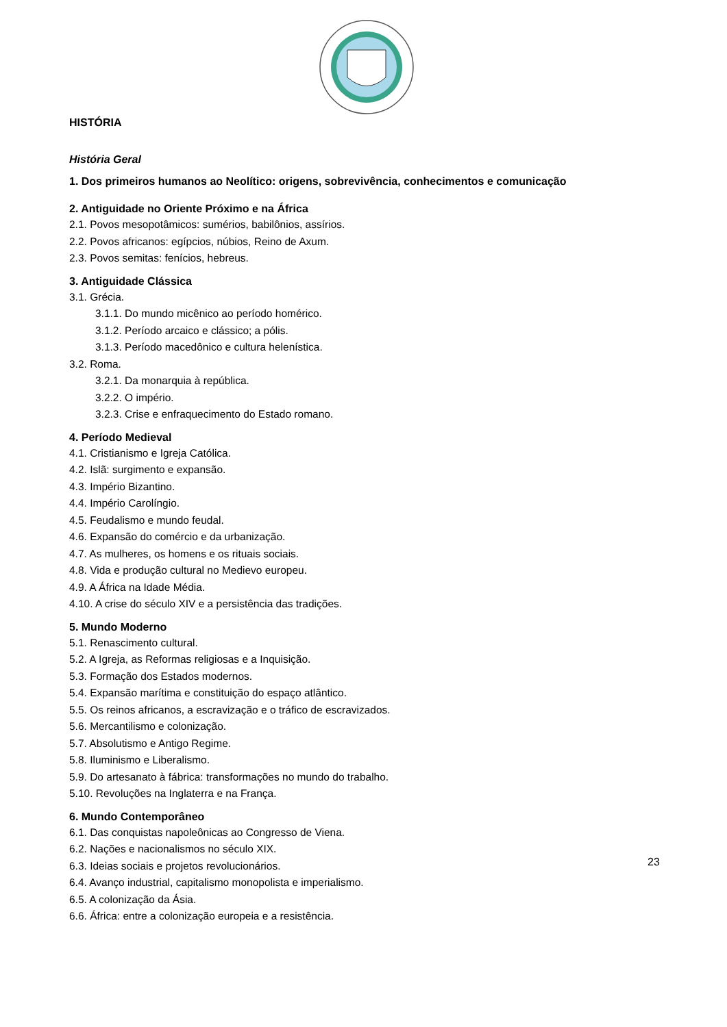HISTÓRIA
História Geral
1. Dos primeiros humanos ao Neolítico: origens, sobrevivência, conhecimentos e comunicação
2. Antiguidade no Oriente Próximo e na África
2.1. Povos mesopotâmicos: sumérios, babilônios, assírios.
2.2. Povos africanos: egípcios, núbios, Reino de Axum.
2.3. Povos semitas: fenícios, hebreus.
3. Antiguidade Clássica
3.1. Grécia.
3.1.1. Do mundo micênico ao período homérico.
3.1.2. Período arcaico e clássico; a pólis.
3.1.3. Período macedônico e cultura helenística.
3.2. Roma.
3.2.1. Da monarquia à república.
3.2.2. O império.
3.2.3. Crise e enfraquecimento do Estado romano.
4. Período Medieval
4.1. Cristianismo e Igreja Católica.
4.2. Islã: surgimento e expansão.
4.3. Império Bizantino.
4.4. Império Carolíngio.
4.5. Feudalismo e mundo feudal.
4.6. Expansão do comércio e da urbanização.
4.7. As mulheres, os homens e os rituais sociais.
4.8. Vida e produção cultural no Medievo europeu.
4.9. A África na Idade Média.
4.10. A crise do século XIV e a persistência das tradições.
5. Mundo Moderno
5.1. Renascimento cultural.
5.2. A Igreja, as Reformas religiosas e a Inquisição.
5.3. Formação dos Estados modernos.
5.4. Expansão marítima e constituição do espaço atlântico.
5.5. Os reinos africanos, a escravização e o tráfico de escravizados.
5.6. Mercantilismo e colonização.
5.7. Absolutismo e Antigo Regime.
5.8. Iluminismo e Liberalismo.
5.9. Do artesanato à fábrica: transformações no mundo do trabalho.
5.10. Revoluções na Inglaterra e na França.
6. Mundo Contemporâneo
6.1. Das conquistas napoleônicas ao Congresso de Viena.
6.2. Nações e nacionalismos no século XIX.
6.3. Ideias sociais e projetos revolucionários.
6.4. Avanço industrial, capitalismo monopolista e imperialismo.
6.5. A colonização da Ásia.
6.6. África: entre a colonização europeia e a resistência.
23